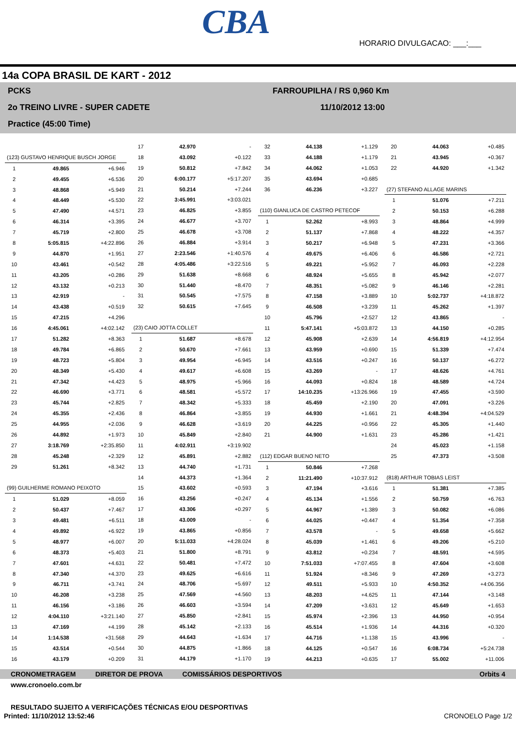CBA
HORARIO DIVULGACAO: ___:___
14a COPA BRASIL DE KART - 2012
PCKS FARROUPILHA / RS 0,960 Km
2o TREINO LIVRE - SUPER CADETE 11/10/2012 13:00
Practice (45:00 Time)
| (123) GUSTAVO HENRIQUE BUSCH JORGE | | |
| 1 | 49.865 | +6.946 |
| 2 | 49.455 | +6.536 |
| 3 | 48.868 | +5.949 |
| 4 | 48.449 | +5.530 |
| 5 | 47.490 | +4.571 |
| 6 | 46.314 | +3.395 |
| 7 | 45.719 | +2.800 |
| 8 | 5:05.815 | +4:22.896 |
| 9 | 44.870 | +1.951 |
| 10 | 43.461 | +0.542 |
| 11 | 43.205 | +0.286 |
| 12 | 43.132 | +0.213 |
| 13 | 42.919 | - |
| 14 | 43.438 | +0.519 |
| 15 | 47.215 | +4.296 |
| 16 | 4:45.061 | +4:02.142 |
| 17 | 51.282 | +8.363 |
| 18 | 49.784 | +6.865 |
| 19 | 48.723 | +5.804 |
| 20 | 48.349 | +5.430 |
| 21 | 47.342 | +4.423 |
| 22 | 46.690 | +3.771 |
| 23 | 45.744 | +2.825 |
| 24 | 45.355 | +2.436 |
| 25 | 44.955 | +2.036 |
| 26 | 44.892 | +1.973 |
| 27 | 3:18.769 | +2:35.850 |
| 28 | 45.248 | +2.329 |
| 29 | 51.261 | +8.342 |
| (99) GUILHERME ROMANO PEIXOTO | | |
| 1 | 51.029 | +8.059 |
| 2 | 50.437 | +7.467 |
| 3 | 49.481 | +6.511 |
| 4 | 49.892 | +6.922 |
| 5 | 48.977 | +6.007 |
| 6 | 48.373 | +5.403 |
| 7 | 47.601 | +4.631 |
| 8 | 47.340 | +4.370 |
| 9 | 46.711 | +3.741 |
| 10 | 46.208 | +3.238 |
| 11 | 46.156 | +3.186 |
| 12 | 4:04.110 | +3:21.140 |
| 13 | 47.169 | +4.199 |
| 14 | 1:14.538 | +31.568 |
| 15 | 43.514 | +0.544 |
| 16 | 43.179 | +0.209 |
| 17 | 42.970 | - |
| 18 | 43.092 | +0.122 |
| 19 | 50.812 | +7.842 |
| 20 | 6:00.177 | +5:17.207 |
| 21 | 50.214 | +7.244 |
| 22 | 3:45.991 | +3:03.021 |
| 23 | 46.825 | +3.855 |
| 24 | 46.677 | +3.707 |
| 25 | 46.678 | +3.708 |
| 26 | 46.884 | +3.914 |
| 27 | 2:23.546 | +1:40.576 |
| 28 | 4:05.486 | +3:22.516 |
| 29 | 51.638 | +8.668 |
| 30 | 51.440 | +8.470 |
| 31 | 50.545 | +7.575 |
| 32 | 50.615 | +7.645 |
| (23) CAIO JOTTA COLLET | | |
| 1 | 51.687 | +8.678 |
| 2 | 50.670 | +7.661 |
| 3 | 49.954 | +6.945 |
| 4 | 49.617 | +6.608 |
| 5 | 48.975 | +5.966 |
| 6 | 48.581 | +5.572 |
| 7 | 48.342 | +5.333 |
| 8 | 46.864 | +3.855 |
| 9 | 46.628 | +3.619 |
| 10 | 45.849 | +2.840 |
| 11 | 4:02.911 | +3:19.902 |
| 12 | 45.891 | +2.882 |
| 13 | 44.740 | +1.731 |
| 14 | 44.373 | +1.364 |
| 15 | 43.602 | +0.593 |
| 16 | 43.256 | +0.247 |
| 17 | 43.306 | +0.297 |
| 18 | 43.009 | - |
| 19 | 43.865 | +0.856 |
| 20 | 5:11.033 | +4:28.024 |
| 21 | 51.800 | +8.791 |
| 22 | 50.481 | +7.472 |
| 23 | 49.625 | +6.616 |
| 24 | 48.706 | +5.697 |
| 25 | 47.569 | +4.560 |
| 26 | 46.603 | +3.594 |
| 27 | 45.850 | +2.841 |
| 28 | 45.142 | +2.133 |
| 29 | 44.643 | +1.634 |
| 30 | 44.875 | +1.866 |
| 31 | 44.179 | +1.170 |
| 32 | 44.138 | +1.129 |
| 33 | 44.188 | +1.179 |
| 34 | 44.062 | +1.053 |
| 35 | 43.694 | +0.685 |
| 36 | 46.236 | +3.227 |
| (110) GIANLUCA DE CASTRO PETECOF | | |
| 1 | 52.262 | +8.993 |
| 2 | 51.137 | +7.868 |
| 3 | 50.217 | +6.948 |
| 4 | 49.675 | +6.406 |
| 5 | 49.221 | +5.952 |
| 6 | 48.924 | +5.655 |
| 7 | 48.351 | +5.082 |
| 8 | 47.158 | +3.889 |
| 9 | 46.508 | +3.239 |
| 10 | 45.796 | +2.527 |
| 11 | 5:47.141 | +5:03.872 |
| 12 | 45.908 | +2.639 |
| 13 | 43.959 | +0.690 |
| 14 | 43.516 | +0.247 |
| 15 | 43.269 | - |
| 16 | 44.093 | +0.824 |
| 17 | 14:10.235 | +13:26.966 |
| 18 | 45.459 | +2.190 |
| 19 | 44.930 | +1.661 |
| 20 | 44.225 | +0.956 |
| 21 | 44.900 | +1.631 |
| (112) EDGAR BUENO NETO | | |
| 1 | 50.846 | +7.268 |
| 2 | 11:21.490 | +10:37.912 |
| 3 | 47.194 | +3.616 |
| 4 | 45.134 | +1.556 |
| 5 | 44.967 | +1.389 |
| 6 | 44.025 | +0.447 |
| 7 | 43.578 | - |
| 8 | 45.039 | +1.461 |
| 9 | 43.812 | +0.234 |
| 10 | 7:51.033 | +7:07.455 |
| 11 | 51.924 | +8.346 |
| 12 | 49.511 | +5.933 |
| 13 | 48.203 | +4.625 |
| 14 | 47.209 | +3.631 |
| 15 | 45.974 | +2.396 |
| 16 | 45.514 | +1.936 |
| 17 | 44.716 | +1.138 |
| 18 | 44.125 | +0.547 |
| 19 | 44.213 | +0.635 |
| 20 | 44.063 | +0.485 |
| 21 | 43.945 | +0.367 |
| 22 | 44.920 | +1.342 |
| (27) STEFANO ALLAGE MARINS | | |
| 1 | 51.076 | +7.211 |
| 2 | 50.153 | +6.288 |
| 3 | 48.864 | +4.999 |
| 4 | 48.222 | +4.357 |
| 5 | 47.231 | +3.366 |
| 6 | 46.586 | +2.721 |
| 7 | 46.093 | +2.228 |
| 8 | 45.942 | +2.077 |
| 9 | 46.146 | +2.281 |
| 10 | 5:02.737 | +4:18.872 |
| 11 | 45.262 | +1.397 |
| 12 | 43.865 | - |
| 13 | 44.150 | +0.285 |
| 14 | 4:56.819 | +4:12.954 |
| 15 | 51.339 | +7.474 |
| 16 | 50.137 | +6.272 |
| 17 | 48.626 | +4.761 |
| 18 | 48.589 | +4.724 |
| 19 | 47.455 | +3.590 |
| 20 | 47.091 | +3.226 |
| 21 | 4:48.394 | +4:04.529 |
| 22 | 45.305 | +1.440 |
| 23 | 45.286 | +1.421 |
| 24 | 45.023 | +1.158 |
| 25 | 47.373 | +3.508 |
| (818) ARTHUR TOBIAS LEIST | | |
| 1 | 51.381 | +7.385 |
| 2 | 50.759 | +6.763 |
| 3 | 50.082 | +6.086 |
| 4 | 51.354 | +7.358 |
| 5 | 49.658 | +5.662 |
| 6 | 49.206 | +5.210 |
| 7 | 48.591 | +4.595 |
| 8 | 47.604 | +3.608 |
| 9 | 47.269 | +3.273 |
| 10 | 4:50.352 | +4:06.356 |
| 11 | 47.144 | +3.148 |
| 12 | 45.649 | +1.653 |
| 13 | 44.950 | +0.954 |
| 14 | 44.316 | +0.320 |
| 15 | 43.996 | - |
| 16 | 6:08.734 | +5:24.738 |
| 17 | 55.002 | +11.006 |
CRONOMETRAGEM DIRETOR DE PROVA COMISSÁRIOS DESPORTIVOS Orbits 4
www.cronoelo.com.br
RESULTADO SUJEITO A VERIFICAÇÕES TÉCNICAS E/OU DESPORTIVAS
Printed: 11/10/2012 13:52:46 CRONOELO Page 1/2